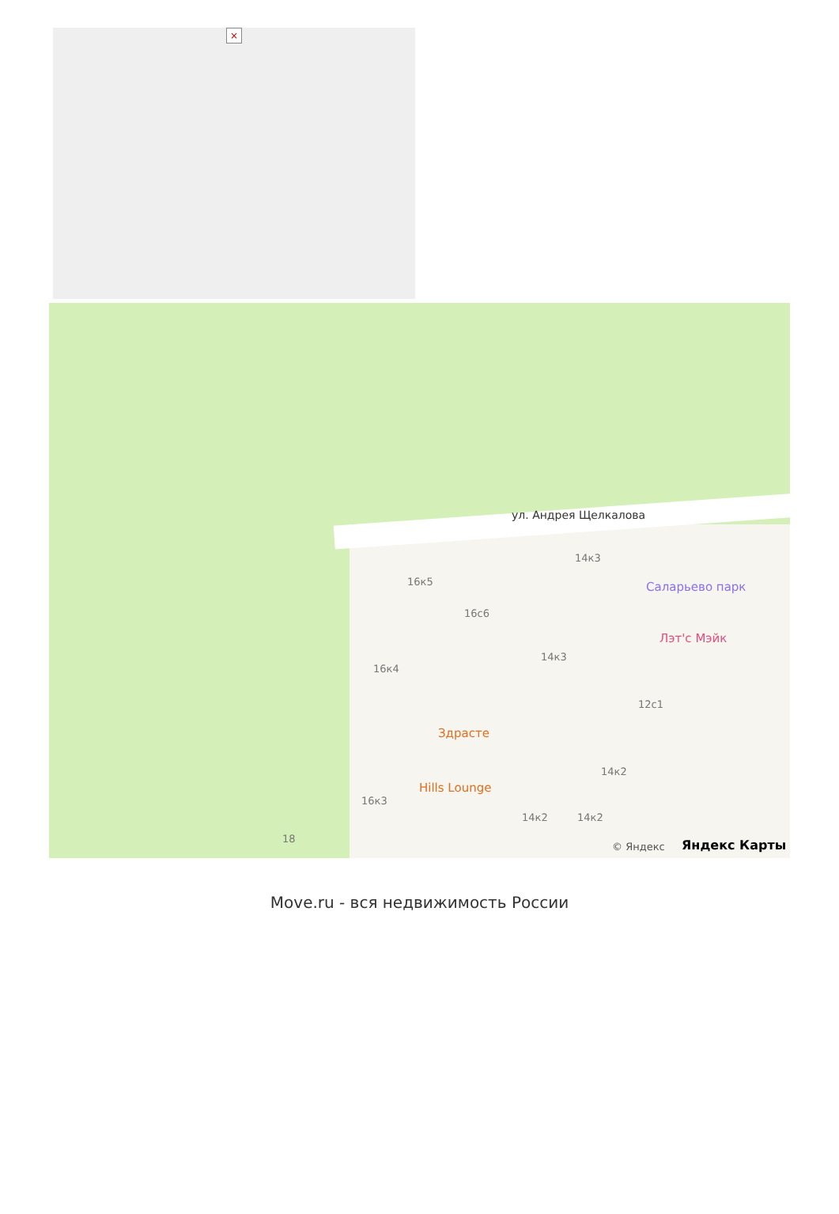×
ул. Андрея Щелкалова
14к3
16к5
16с6
Саларьево парк
Лэт'с Мэйк
14к3
16к4
12с1
Здрасте
Hills Lounge
14к2
16к3
14к2 14к2
18
© Яндекс Яндекс Карты
Move.ru - вся недвижимость России